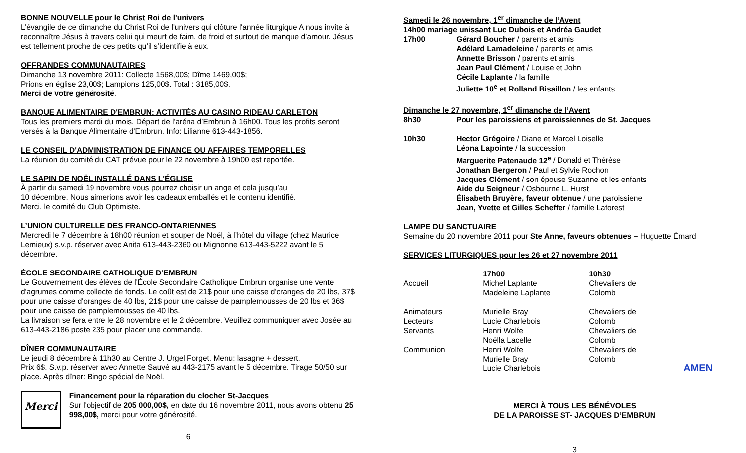BONNE NOUVELLE pour le Christ Roi de l'univers
L’évangile de ce dimanche du Christ Roi de l'univers qui clôture l'année liturgique A nous invite à reconnaître Jésus à travers celui qui meurt de faim, de froid et surtout de manque d’amour. Jésus est tellement proche de ces petits qu’il s’identifie à eux.
OFFRANDES COMMUNAUTAIRES
Dimanche 13 novembre 2011: Collecte 1568,00$; Dîme 1469,00$;
Prions en église 23,00$; Lampions 125,00$. Total : 3185,00$.
Merci de votre générosité.
BANQUE ALIMENTAIRE D'EMBRUN: ACTIVITÉS AU CASINO RIDEAU CARLETON
Tous les premiers mardi du mois. Départ de l'aréna d’Embrun à 16h00. Tous les profits seront versés à la Banque Alimentaire d'Embrun. Info: Lilianne 613-443-1856.
LE CONSEIL D'ADMINISTRATION DE FINANCE OU AFFAIRES TEMPORELLES
La réunion du comité du CAT prévue pour le 22 novembre à 19h00 est reportée.
LE SAPIN DE NOËL INSTALLÉ DANS L'ÉGLISE
À partir du samedi 19 novembre vous pourrez choisir un ange et cela jusqu’au
10 décembre. Nous aimerions avoir les cadeaux emballés et le contenu identifié.
Merci, le comité du Club Optimiste.
L’UNION CULTURELLE DES FRANCO-ONTARIENNES
Mercredi le 7 décembre à 18h00 réunion et souper de Noël, à l’hôtel du village (chez Maurice Lemieux) s.v.p. réserver avec Anita 613-443-2360 ou Mignonne 613-443-5222 avant le 5 décembre.
ÉCOLE SECONDAIRE CATHOLIQUE D’EMBRUN
Le Gouvernement des élèves de l'École Secondaire Catholique Embrun organise une vente d'agrumes comme collecte de fonds. Le coût est de 21$ pour une caisse d'oranges de 20 lbs, 37$ pour une caisse d'oranges de 40 lbs, 21$ pour une caisse de pamplemousses de 20 lbs et 36$ pour une caisse de pamplemousses de 40 lbs.
La livraison se fera entre le 28 novembre et le 2 décembre. Veuillez communiquer avec Josée au 613-443-2186 poste 235 pour placer une commande.
DÎNER COMMUNAUTAIRE
Le jeudi 8 décembre à 11h30 au Centre J. Urgel Forget. Menu: lasagne + dessert.
Prix 6$. S.v.p. réserver avec Annette Sauvé au 443-2175 avant le 5 décembre. Tirage 50/50 sur place. Après dîner: Bingo spécial de Noël.
Merci
Financement pour la réparation du clocher St-Jacques
Sur l'objectif de 205 000,00$, en date du 16 novembre 2011, nous avons obtenu 25 998,00$, merci pour votre générosité.
6
Samedi le 26 novembre, 1<sup>er</sup> dimanche de l’Avent
14h00 mariage unissant Luc Dubois et Andréa Gaudet
17h00 Gérard Boucher / parents et amis
Adélard Lamadeleine / parents et amis
Annette Brisson / parents et amis
Jean Paul Clément / Louise et John
Cécile Laplante / la famille
Juliette 10<sup>e</sup> et Rolland Bisaillon / les enfants
Dimanche le 27 novembre, 1<sup>er</sup> dimanche de l’Avent
8h30 Pour les paroissiens et paroissiennes de St. Jacques
10h30 Hector Grégoire / Diane et Marcel Loiselle
Léona Lapointe / la succession
Marguerite Patenaude 12<sup>e</sup> / Donald et Thérèse
Jonathan Bergeron / Paul et Sylvie Rochon
Jacques Clément / son épouse Suzanne et les enfants
Aide du Seigneur / Osbourne L. Hurst
Élisabeth Bruyère, faveur obtenue / une paroissiene
Jean, Yvette et Gilles Scheffer / famille Laforest
LAMPE DU SANCTUAIRE
Semaine du 20 novembre 2011 pour Ste Anne, faveurs obtenues – Huguette Émard
SERVICES LITURGIQUES pour les 26 et 27 novembre 2011
| | 17h00 | 10h30 | AMEN |
| Accueil | Michel Laplante Madeleine Laplante | Chevaliers de Colomb | |
| Animateurs | Murielle Bray | Chevaliers de | |
| Lecteurs | Lucie Charlebois | Colomb | |
| Servants | Henri Wolfe Noëlla Lacelle | Chevaliers de Colomb | |
| Communion | Henri Wolfe Murielle Bray Lucie Charlebois | Chevaliers de Colomb | |
MERCI À TOUS LES BÉNÉVOLES
DE LA PAROISSE ST- JACQUES D’EMBRUN
3